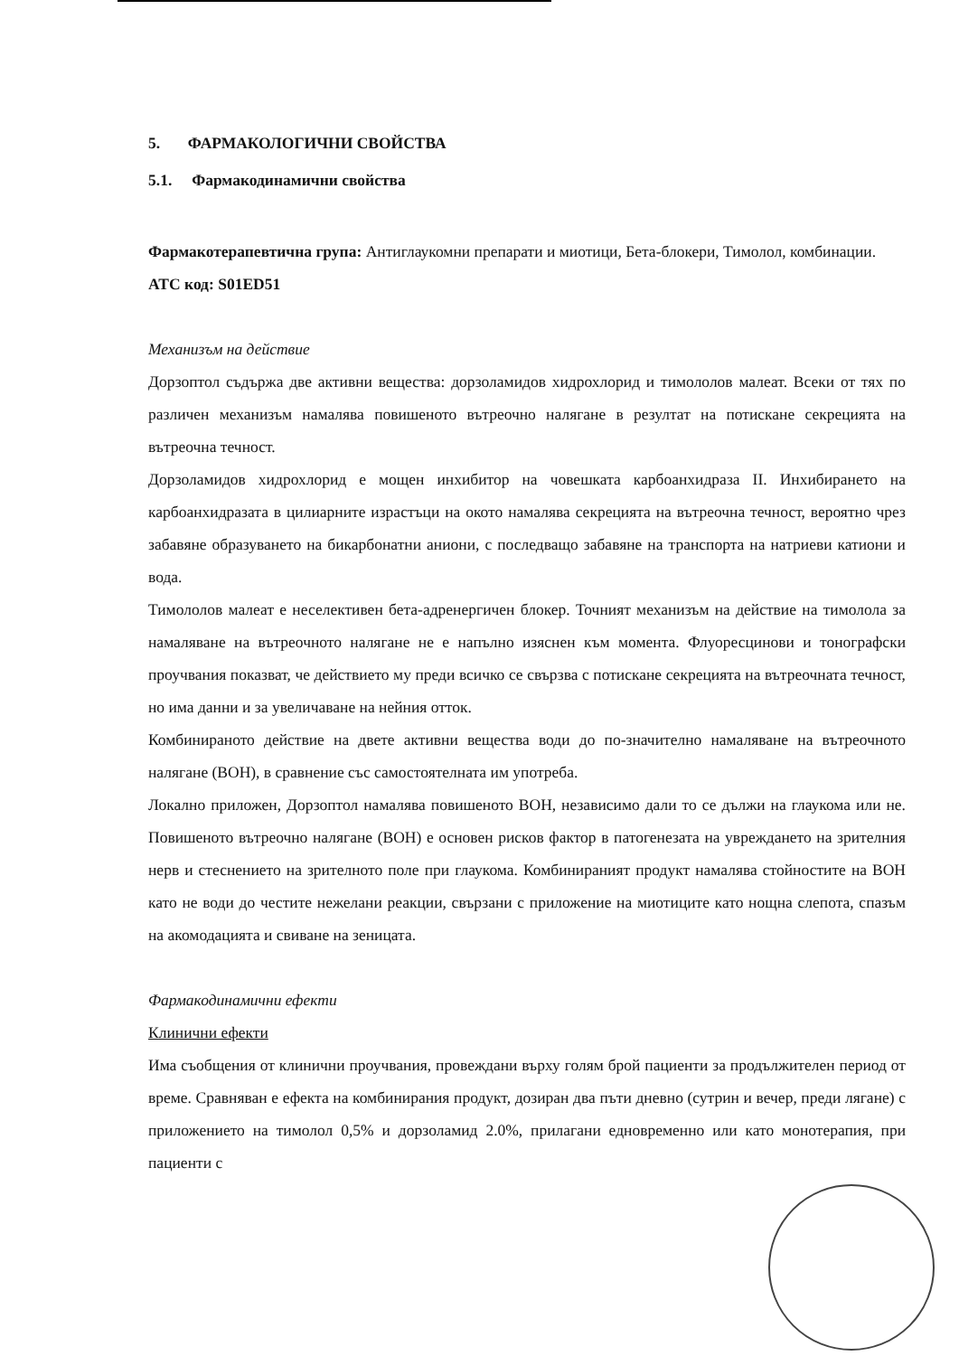5. ФАРМАКОЛОГИЧНИ СВОЙСТВА
5.1. Фармакодинамични свойства
Фармакотерапевтична група: Антиглаукомни препарати и миотици, Бета-блокери, Тимолол, комбинации.
ATC код: S01ED51
Механизъм на действие
Дорзоптол съдържа две активни вещества: дорзоламидов хидрохлорид и тимололов малеат. Всеки от тях по различен механизъм намалява повишеното вътреочно налягане в резултат на потискане секрецията на вътреочна течност.
Дорзоламидов хидрохлорид е мощен инхибитор на човешката карбоанхидраза II. Инхибирането на карбоанхидразата в цилиарните израстъци на окото намалява секрецията на вътреочна течност, вероятно чрез забавяне образуването на бикарбонатни аниони, с последващо забавяне на транспорта на натриеви катиони и вода.
Тимололов малеат е неселективен бета-адренергичен блокер. Точният механизъм на действие на тимолола за намаляване на вътреочното налягане не е напълно изяснен към момента. Флуоресцинови и тонографски проучвания показват, че действието му преди всичко се свързва с потискане секрецията на вътреочната течност, но има данни и за увеличаване на нейния отток.
Комбинираното действие на двете активни вещества води до по-значително намаляване на вътреочното налягане (ВОН), в сравнение със самостоятелната им употреба.
Локално приложен, Дорзоптол намалява повишеното ВОН, независимо дали то се дължи на глаукома или не. Повишеното вътреочно налягане (ВОН) е основен рисков фактор в патогенезата на увреждането на зрителния нерв и стеснението на зрителното поле при глаукома. Комбинираният продукт намалява стойностите на ВОН като не води до честите нежелани реакции, свързани с приложение на миотиците като нощна слепота, спазъм на акомодацията и свиване на зеницата.
Фармакодинамични ефекти
Клинични ефекти
Има съобщения от клинични проучвания, провеждани върху голям брой пациенти за продължителен период от време. Сравняван е ефекта на комбинирания продукт, дозиран два пъти дневно (сутрин и вечер, преди лягане) с приложението на тимолол 0,5% и дорзоламид 2.0%, прилагани едновременно или като монотерапия, при пациенти с